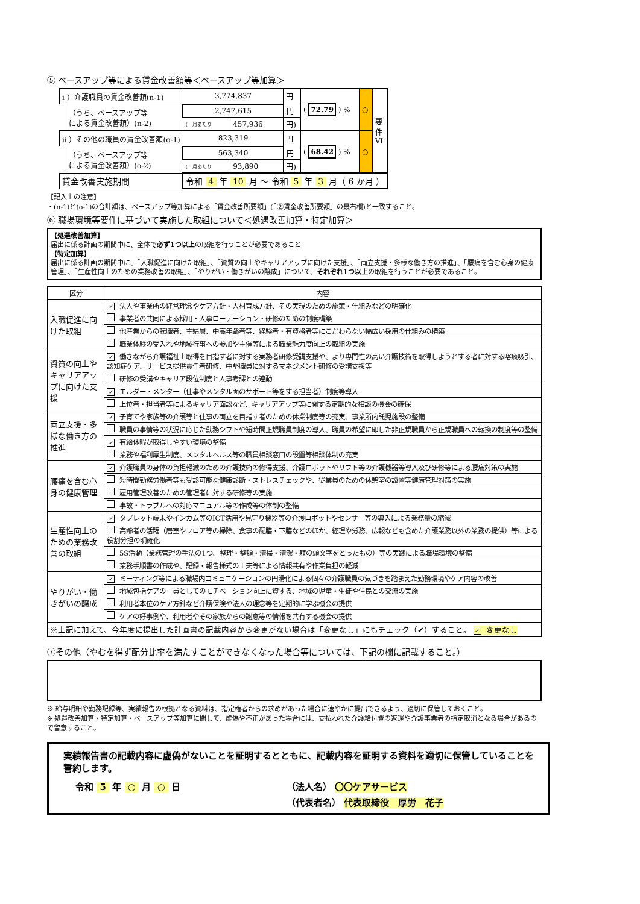⑤ ベースアップ等による賃金改善額等＜ベースアップ等加算＞
| i ）介護職員の賃金改善額(n-1) | | 3,774,837 | | 円 | ( 72.79 ) % | ○ | 要 件 VI |
| | （うち、ベースアップ等 による賃金改善額）(n-2) | 2,747,615 | | 円 | | | |
| | | (一月あたり | 457,936 | 円) | | | |
| ii ）その他の職員の賃金改善額(o-1) | | 823,319 | | 円 | ( 68.42 ) % | ○ | |
| | （うち、ベースアップ等 による賃金改善額）(o-2) | 563,340 | | 円 | | | |
| | | (一月あたり | 93,890 | 円) | | | |
| 賃金改善実施期間 | | 令和 4 年 10 月 〜 令和 5 年 3 月（ 6 か月 ） | | | | | |
【記入上の注意】
・(n-1)と(o-1)の合計額は、ベースアップ等加算による「賃金改善所要額」(「②賃金改善所要額」の最右欄)と一致すること。
⑥ 職場環境等要件に基づいて実施した取組について＜処遇改善加算・特定加算＞
【処遇改善加算】
届出に係る計画の期間中に、全体で必ず1つ以上の取組を行うことが必要であること
【特定加算】
届出に係る計画の期間中に、「入職促進に向けた取組」、「資質の向上やキャリアアップに向けた支援」、「両立支援・多様な働き方の推進」、「腰痛を含む心身の健康管理」、「生産性向上のための業務改善の取組」、「やりがい・働きがいの醸成」について、それぞれ1つ以上の取組を行うことが必要であること。
| 区分 | 内容 |
| --- | --- |
| 入職促進に向けた取組 | ✓ 法人や事業所の経営理念やケア方針・人材育成方針、その実現のための施策・仕組みなどの明確化 |
| | 事業者の共同による採用・人事ローテーション・研修のための制度構築 |
| | 他産業からの転職者、主婦層、中高年齢者等、経験者・有資格者等にこだわらない幅広い採用の仕組みの構築 |
| | 職業体験の受入れや地域行事への参加や主催等による職業魅力度向上の取組の実施 |
| 資質の向上やキャリアアップに向けた支援 | ✓ 働きながら介護福祉士取得を目指す者に対する実務者研修受講支援や、より専門性の高い介護技術を取得しようとする者に対する喀痰吸引、認知症ケア、サービス提供責任者研修、中堅職員に対するマネジメント研修の受講支援等 |
| | 研修の受講やキャリア段位制度と人事考課との連動 |
| | ✓ エルダー・メンター（仕事やメンタル面のサポート等をする担当者）制度等導入 |
| | 上位者・担当者等によるキャリア面談など、キャリアアップ等に関する定期的な相談の機会の確保 |
| 両立支援・多様な働き方の推進 | ✓ 子育てや家族等の介護等と仕事の両立を目指す者のための休業制度等の充実、事業所内託児施設の整備 |
| | 職員の事情等の状況に応じた勤務シフトや短時間正規職員制度の導入、職員の希望に即した非正規職員から正規職員への転換の制度等の整備 |
| | ✓ 有給休暇が取得しやすい環境の整備 |
| | 業務や福利厚生制度、メンタルヘルス等の職員相談窓口の設置等相談体制の充実 |
| 腰痛を含む心身の健康管理 | ✓ 介護職員の身体の負担軽減のための介護技術の修得支援、介護ロボットやリフト等の介護機器等導入及び研修等による腰痛対策の実施 |
| | 短時間勤務労働者等も受診可能な健康診断・ストレスチェックや、従業員のための休憩室の設置等健康管理対策の実施 |
| | 雇用管理改善のための管理者に対する研修等の実施 |
| | 事故・トラブルへの対応マニュアル等の作成等の体制の整備 |
| 生産性向上のための業務改善の取組 | ✓ タブレット端末やインカム等のICT活用や見守り機器等の介護ロボットやセンサー等の導入による業務量の縮減 |
| | 高齢者の活躍（居室やフロア等の掃除、食事の配膳・下膳などのほか、経理や労務、広報なども含めた介護業務以外の業務の提供）等による役割分担の明確化 |
| | 5S活動（業務管理の手法の1つ。整理・整頓・清掃・清潔・躾の頭文字をとったもの）等の実践による職場環境の整備 |
| | 業務手順書の作成や、記録・報告様式の工夫等による情報共有や作業負担の軽減 |
| やりがい・働きがいの醸成 | ✓ ミーティング等による職場内コミュニケーションの円滑化による個々の介護職員の気づきを踏まえた勤務環境やケア内容の改善 |
| | 地域包括ケアの一員としてのモチベーション向上に資する、地域の児童・生徒や住民との交流の実施 |
| | 利用者本位のケア方針など介護保険や法人の理念等を定期的に学ぶ機会の提供 |
| | ケアの好事例や、利用者やその家族からの謝意等の情報を共有する機会の提供 |
| ※上記に加えて、今年度に提出した計画書の記載内容から変更がない場合は「変更なし」にもチェック（✔）すること。 ✓ 変更なし | |
⑦その他（やむを得ず配分比率を満たすことができなくなった場合等については、下記の欄に記載すること。）
※ 給与明細や勤務記録等、実績報告の根拠となる資料は、指定権者からの求めがあった場合に速やかに提出できるよう、適切に保管しておくこと。
※ 処遇改善加算・特定加算・ベースアップ等加算に関して、虚偽や不正があった場合には、支払われた介護給付費の返還や介護事業者の指定取消となる場合があるので留意すること。
実績報告書の記載内容に虚偽がないことを証明するとともに、記載内容を証明する資料を適切に保管していることを誓約します。
令和 5 年 ○ 月 ○ 日 （法人名） 〇〇ケアサービス
（代表者名） 代表取締役　厚労　花子